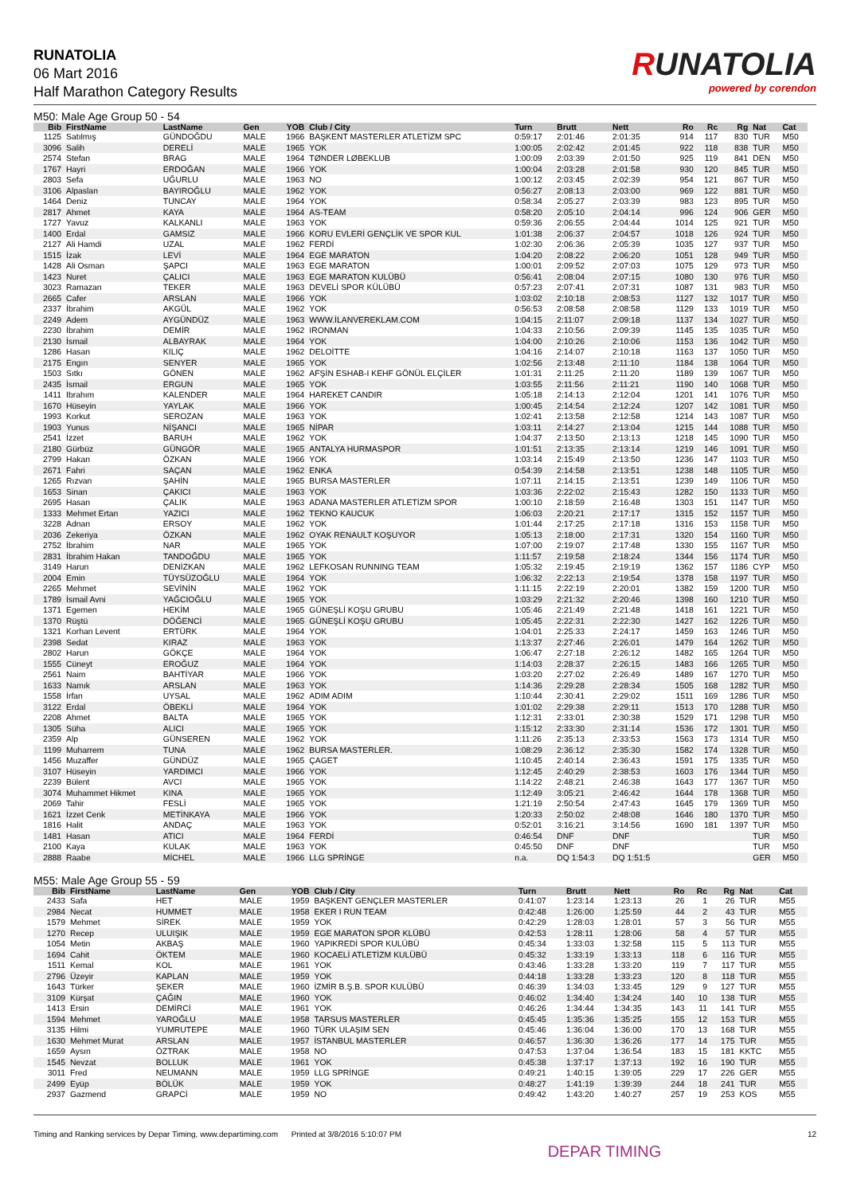RUNATOLIA
06 Mart 2016
Half Marathon Category Results
RUNATOLIA
powered by corendon
M50: Male Age Group 50 - 54
| Bib | FirstName | LastName | Gen | YOB | Club / City | Turn | Brutt | Nett | Ro | Rc | Rg | Nat | Cat |
| --- | --- | --- | --- | --- | --- | --- | --- | --- | --- | --- | --- | --- | --- |
| 1125 | Satılmış | GÜNDOĞDU | MALE | 1966 | BAŞKENT MASTERLER ATLETİZM SPC | 0:59:17 | 2:01:46 | 2:01:35 | 914 | 117 | 830 | TUR | M50 |
| 3096 | Salih | DERELİ | MALE | 1965 | YOK | 1:00:05 | 2:02:42 | 2:01:45 | 922 | 118 | 838 | TUR | M50 |
| 2574 | Stefan | BRAG | MALE | 1964 | TØNDER LØBEKLUB | 1:00:09 | 2:03:39 | 2:01:50 | 925 | 119 | 841 | DEN | M50 |
| 1767 | Hayri | ERDOĞAN | MALE | 1966 | YOK | 1:00:04 | 2:03:28 | 2:01:58 | 930 | 120 | 845 | TUR | M50 |
| 2803 | Sefa | UĞURLU | MALE | 1963 | NO | 1:00:12 | 2:03:45 | 2:02:39 | 954 | 121 | 867 | TUR | M50 |
| 3106 | Alpaslan | BAYIROĞLU | MALE | 1962 | YOK | 0:56:27 | 2:08:13 | 2:03:00 | 969 | 122 | 881 | TUR | M50 |
| 1464 | Deniz | TUNCAY | MALE | 1964 | YOK | 0:58:34 | 2:05:27 | 2:03:39 | 983 | 123 | 895 | TUR | M50 |
| 2817 | Ahmet | KAYA | MALE | 1964 | AS-TEAM | 0:58:20 | 2:05:10 | 2:04:14 | 996 | 124 | 906 | GER | M50 |
| 1727 | Yavuz | KALKANLI | MALE | 1963 | YOK | 0:59:36 | 2:06:55 | 2:04:44 | 1014 | 125 | 921 | TUR | M50 |
| 1400 | Erdal | GAMSIZ | MALE | 1966 | KORU EVLERİ GENÇLİK VE SPOR KUL | 1:01:38 | 2:06:37 | 2:04:57 | 1018 | 126 | 924 | TUR | M50 |
| 2127 | Ali Hamdi | UZAL | MALE | 1962 | FERDİ | 1:02:30 | 2:06:36 | 2:05:39 | 1035 | 127 | 937 | TUR | M50 |
| 1515 | İzak | LEVİ | MALE | 1964 | EGE MARATON | 1:04:20 | 2:08:22 | 2:06:20 | 1051 | 128 | 949 | TUR | M50 |
| 1428 | Ali Osman | ŞAPCI | MALE | 1963 | EGE MARATON | 1:00:01 | 2:09:52 | 2:07:03 | 1075 | 129 | 973 | TUR | M50 |
| 1423 | Nuret | ÇALICI | MALE | 1963 | EGE MARATON KULÜBÜ | 0:56:41 | 2:08:04 | 2:07:15 | 1080 | 130 | 976 | TUR | M50 |
| 3023 | Ramazan | TEKER | MALE | 1963 | DEVELİ SPOR KÜLÜBÜ | 0:57:23 | 2:07:41 | 2:07:31 | 1087 | 131 | 983 | TUR | M50 |
| 2665 | Cafer | ARSLAN | MALE | 1966 | YOK | 1:03:02 | 2:10:18 | 2:08:53 | 1127 | 132 | 1017 | TUR | M50 |
| 2337 | İbrahim | AKGÜL | MALE | 1962 | YOK | 0:56:53 | 2:08:58 | 2:08:58 | 1129 | 133 | 1019 | TUR | M50 |
| 2249 | Adem | AYGÜNDÜZ | MALE | 1963 | WWW.İLANVEREKLAM.COM | 1:04:15 | 2:11:07 | 2:09:18 | 1137 | 134 | 1027 | TUR | M50 |
| 2230 | İbrahim | DEMİR | MALE | 1962 | IRONMAN | 1:04:33 | 2:10:56 | 2:09:39 | 1145 | 135 | 1035 | TUR | M50 |
| 2130 | İsmail | ALBAYRAK | MALE | 1964 | YOK | 1:04:00 | 2:10:26 | 2:10:06 | 1153 | 136 | 1042 | TUR | M50 |
| 1286 | Hasan | KILIÇ | MALE | 1962 | DELOİTTE | 1:04:16 | 2:14:07 | 2:10:18 | 1163 | 137 | 1050 | TUR | M50 |
| 2175 | Engın | SENYER | MALE | 1965 | YOK | 1:02:56 | 2:13:48 | 2:11:10 | 1184 | 138 | 1064 | TUR | M50 |
| 1503 | Sıtkı | GÖNEN | MALE | 1962 | AFŞİN ESHAB-I KEHF GÖNÜL ELÇİLER | 1:01:31 | 2:11:25 | 2:11:20 | 1189 | 139 | 1067 | TUR | M50 |
| 2435 | İsmail | ERGUN | MALE | 1965 | YOK | 1:03:55 | 2:11:56 | 2:11:21 | 1190 | 140 | 1068 | TUR | M50 |
| 1411 | Ibrahım | KALENDER | MALE | 1964 | HAREKET CANDIR | 1:05:18 | 2:14:13 | 2:12:04 | 1201 | 141 | 1076 | TUR | M50 |
| 1670 | Hüseyin | YAYLAK | MALE | 1966 | YOK | 1:00:45 | 2:14:54 | 2:12:24 | 1207 | 142 | 1081 | TUR | M50 |
| 1993 | Korkut | SEROZAN | MALE | 1963 | YOK | 1:02:41 | 2:13:58 | 2:12:58 | 1214 | 143 | 1087 | TUR | M50 |
| 1903 | Yunus | NİŞANCI | MALE | 1965 | NİPAR | 1:03:11 | 2:14:27 | 2:13:04 | 1215 | 144 | 1088 | TUR | M50 |
| 2541 | İzzet | BARUH | MALE | 1962 | YOK | 1:04:37 | 2:13:50 | 2:13:13 | 1218 | 145 | 1090 | TUR | M50 |
| 2180 | Gürbüz | GÜNGÖR | MALE | 1965 | ANTALYA HURMASPOR | 1:01:51 | 2:13:35 | 2:13:14 | 1219 | 146 | 1091 | TUR | M50 |
| 2799 | Hakan | ÖZKAN | MALE | 1966 | YOK | 1:03:14 | 2:15:49 | 2:13:50 | 1236 | 147 | 1103 | TUR | M50 |
| 2671 | Fahri | SAÇAN | MALE | 1962 | ENKA | 0:54:39 | 2:14:58 | 2:13:51 | 1238 | 148 | 1105 | TUR | M50 |
| 1265 | Rızvan | ŞAHİN | MALE | 1965 | BURSA MASTERLER | 1:07:11 | 2:14:15 | 2:13:51 | 1239 | 149 | 1106 | TUR | M50 |
| 1653 | Sinan | ÇAKICI | MALE | 1963 | YOK | 1:03:36 | 2:22:02 | 2:15:43 | 1282 | 150 | 1133 | TUR | M50 |
| 2695 | Hasan | ÇALIK | MALE | 1963 | ADANA MASTERLER ATLETİZM SPOR | 1:00:10 | 2:18:59 | 2:16:48 | 1303 | 151 | 1147 | TUR | M50 |
| 1333 | Mehmet Ertan | YAZICI | MALE | 1962 | TEKNO KAUCUK | 1:06:03 | 2:20:21 | 2:17:17 | 1315 | 152 | 1157 | TUR | M50 |
| 3228 | Adnan | ERSOY | MALE | 1962 | YOK | 1:01:44 | 2:17:25 | 2:17:18 | 1316 | 153 | 1158 | TUR | M50 |
| 2036 | Zekeriya | ÖZKAN | MALE | 1962 | OYAK RENAULT KOŞUYOR | 1:05:13 | 2:18:00 | 2:17:31 | 1320 | 154 | 1160 | TUR | M50 |
| 2752 | İbrahim | NAR | MALE | 1965 | YOK | 1:07:00 | 2:19:07 | 2:17:48 | 1330 | 155 | 1167 | TUR | M50 |
| 2831 | İbrahim Hakan | TANDOĞDU | MALE | 1965 | YOK | 1:11:57 | 2:19:58 | 2:18:24 | 1344 | 156 | 1174 | TUR | M50 |
| 3149 | Harun | DENİZKAN | MALE | 1962 | LEFKOSAN RUNNING TEAM | 1:05:32 | 2:19:45 | 2:19:19 | 1362 | 157 | 1186 | CYP | M50 |
| 2004 | Emin | TÜYSÜZOĞLU | MALE | 1964 | YOK | 1:06:32 | 2:22:13 | 2:19:54 | 1378 | 158 | 1197 | TUR | M50 |
| 2265 | Mehmet | SEVİNİN | MALE | 1962 | YOK | 1:11:15 | 2:22:19 | 2:20:01 | 1382 | 159 | 1200 | TUR | M50 |
| 1789 | İsmail Avni | YAĞCIOĞLU | MALE | 1965 | YOK | 1:03:29 | 2:21:32 | 2:20:46 | 1398 | 160 | 1210 | TUR | M50 |
| 1371 | Egemen | HEKİM | MALE | 1965 | GÜNEŞLİ KOŞU GRUBU | 1:05:46 | 2:21:49 | 2:21:48 | 1418 | 161 | 1221 | TUR | M50 |
| 1370 | Rüştü | DÖĞENCİ | MALE | 1965 | GÜNEŞLİ KOŞU GRUBU | 1:05:45 | 2:22:31 | 2:22:30 | 1427 | 162 | 1226 | TUR | M50 |
| 1321 | Korhan Levent | ERTÜRK | MALE | 1964 | YOK | 1:04:01 | 2:25:33 | 2:24:17 | 1459 | 163 | 1246 | TUR | M50 |
| 2398 | Sedat | KIRAZ | MALE | 1963 | YOK | 1:13:37 | 2:27:46 | 2:26:01 | 1479 | 164 | 1262 | TUR | M50 |
| 2802 | Harun | GÖKÇE | MALE | 1964 | YOK | 1:06:47 | 2:27:18 | 2:26:12 | 1482 | 165 | 1264 | TUR | M50 |
| 1555 | Cüneyt | EROĞUZ | MALE | 1964 | YOK | 1:14:03 | 2:28:37 | 2:26:15 | 1483 | 166 | 1265 | TUR | M50 |
| 2561 | Naim | BAHTİYAR | MALE | 1966 | YOK | 1:03:20 | 2:27:02 | 2:26:49 | 1489 | 167 | 1270 | TUR | M50 |
| 1633 | Namık | ARSLAN | MALE | 1963 | YOK | 1:14:36 | 2:29:28 | 2:28:34 | 1505 | 168 | 1282 | TUR | M50 |
| 1558 | İrfan | UYSAL | MALE | 1962 | ADIM ADIM | 1:10:44 | 2:30:41 | 2:29:02 | 1511 | 169 | 1286 | TUR | M50 |
| 3122 | Erdal | ÖBEKLİ | MALE | 1964 | YOK | 1:01:02 | 2:29:38 | 2:29:11 | 1513 | 170 | 1288 | TUR | M50 |
| 2208 | Ahmet | BALTA | MALE | 1965 | YOK | 1:12:31 | 2:33:01 | 2:30:38 | 1529 | 171 | 1298 | TUR | M50 |
| 1305 | Süha | ALICI | MALE | 1965 | YOK | 1:15:12 | 2:33:30 | 2:31:14 | 1536 | 172 | 1301 | TUR | M50 |
| 2359 | Alp | GÜNSEREN | MALE | 1962 | YOK | 1:11:26 | 2:35:13 | 2:33:53 | 1563 | 173 | 1314 | TUR | M50 |
| 1199 | Muharrem | TUNA | MALE | 1962 | BURSA MASTERLER. | 1:08:29 | 2:36:12 | 2:35:30 | 1582 | 174 | 1328 | TUR | M50 |
| 1456 | Muzaffer | GÜNDÜZ | MALE | 1965 | ÇAGET | 1:10:45 | 2:40:14 | 2:36:43 | 1591 | 175 | 1335 | TUR | M50 |
| 3107 | Hüseyin | YARDIMCI | MALE | 1966 | YOK | 1:12:45 | 2:40:29 | 2:38:53 | 1603 | 176 | 1344 | TUR | M50 |
| 2239 | Bülent | AVCI | MALE | 1965 | YOK | 1:14:22 | 2:48:21 | 2:46:38 | 1643 | 177 | 1367 | TUR | M50 |
| 3074 | Muhammet Hikmet | KINA | MALE | 1965 | YOK | 1:12:49 | 3:05:21 | 2:46:42 | 1644 | 178 | 1368 | TUR | M50 |
| 2069 | Tahir | FESLİ | MALE | 1965 | YOK | 1:21:19 | 2:50:54 | 2:47:43 | 1645 | 179 | 1369 | TUR | M50 |
| 1621 | İzzet Cenk | METİNKAYA | MALE | 1966 | YOK | 1:20:33 | 2:50:02 | 2:48:08 | 1646 | 180 | 1370 | TUR | M50 |
| 1816 | Halit | ANDAÇ | MALE | 1963 | YOK | 0:52:01 | 3:16:21 | 3:14:56 | 1690 | 181 | 1397 | TUR | M50 |
| 1481 | Hasan | ATICI | MALE | 1964 | FERDİ | 0:46:54 | DNF | DNF | | | | TUR | M50 |
| 2100 | Kaya | KULAK | MALE | 1963 | YOK | 0:45:50 | DNF | DNF | | | | TUR | M50 |
| 2888 | Raabe | MİCHEL | MALE | 1966 | LLG SPRİNGE | n.a. | DQ 1:54:3 | DQ 1:51:5 | | | | GER | M50 |
M55: Male Age Group 55 - 59
| Bib | FirstName | LastName | Gen | YOB | Club / City | Turn | Brutt | Nett | Ro | Rc | Rg | Nat | Cat |
| --- | --- | --- | --- | --- | --- | --- | --- | --- | --- | --- | --- | --- | --- |
| 2433 | Safa | HET | MALE | 1959 | BAŞKENT GENÇLER MASTERLER | 0:41:07 | 1:23:14 | 1:23:13 | 26 | 1 | 26 | TUR | M55 |
| 2984 | Necat | HUMMET | MALE | 1958 | EKER I RUN TEAM | 0:42:48 | 1:26:00 | 1:25:59 | 44 | 2 | 43 | TUR | M55 |
| 1579 | Mehmet | SİREK | MALE | 1959 | YOK | 0:42:29 | 1:28:03 | 1:28:01 | 57 | 3 | 56 | TUR | M55 |
| 1270 | Recep | ULUIŞIK | MALE | 1959 | EGE MARATON SPOR KLÜBÜ | 0:42:53 | 1:28:11 | 1:28:06 | 58 | 4 | 57 | TUR | M55 |
| 1054 | Metin | AKBAŞ | MALE | 1960 | YAPIKREDİ SPOR KULÜBÜ | 0:45:34 | 1:33:03 | 1:32:58 | 115 | 5 | 113 | TUR | M55 |
| 1694 | Cahit | ÖKTEM | MALE | 1960 | KOCAELİ ATLETİZM KULÜBÜ | 0:45:32 | 1:33:19 | 1:33:13 | 118 | 6 | 116 | TUR | M55 |
| 1511 | Kemal | KOL | MALE | 1961 | YOK | 0:43:46 | 1:33:28 | 1:33:20 | 119 | 7 | 117 | TUR | M55 |
| 2796 | Üzeyir | KAPLAN | MALE | 1959 | YOK | 0:44:18 | 1:33:28 | 1:33:23 | 120 | 8 | 118 | TUR | M55 |
| 1643 | Türker | ŞEKER | MALE | 1960 | İZMİR B.Ş.B. SPOR KULÜBÜ | 0:46:39 | 1:34:03 | 1:33:45 | 129 | 9 | 127 | TUR | M55 |
| 3109 | Kürşat | ÇAĞIN | MALE | 1960 | YOK | 0:46:02 | 1:34:40 | 1:34:24 | 140 | 10 | 138 | TUR | M55 |
| 1413 | Ersin | DEMİRCİ | MALE | 1961 | YOK | 0:46:26 | 1:34:44 | 1:34:35 | 143 | 11 | 141 | TUR | M55 |
| 1594 | Mehmet | YAROĞLU | MALE | 1958 | TARSUS MASTERLER | 0:45:45 | 1:35:36 | 1:35:25 | 155 | 12 | 153 | TUR | M55 |
| 3135 | Hilmi | YUMRUTEPE | MALE | 1960 | TÜRK ULAŞIM SEN | 0:45:46 | 1:36:04 | 1:36:00 | 170 | 13 | 168 | TUR | M55 |
| 1630 | Mehmet Murat | ARSLAN | MALE | 1957 | İSTANBUL MASTERLER | 0:46:57 | 1:36:30 | 1:36:26 | 177 | 14 | 175 | TUR | M55 |
| 1659 | Aysın | ÖZTRAK | MALE | 1958 | NO | 0:47:53 | 1:37:04 | 1:36:54 | 183 | 15 | 181 | KKTC | M55 |
| 1545 | Nevzat | BOLLUK | MALE | 1961 | YOK | 0:45:38 | 1:37:17 | 1:37:13 | 192 | 16 | 190 | TUR | M55 |
| 3011 | Fred | NEUMANN | MALE | 1959 | LLG SPRİNGE | 0:49:21 | 1:40:15 | 1:39:05 | 229 | 17 | 226 | GER | M55 |
| 2499 | Eyüp | BÖLÜK | MALE | 1959 | YOK | 0:48:27 | 1:41:19 | 1:39:39 | 244 | 18 | 241 | TUR | M55 |
| 2937 | Gazmend | GRAPCİ | MALE | 1959 | NO | 0:49:42 | 1:43:20 | 1:40:27 | 257 | 19 | 253 | KOS | M55 |
Timing and Ranking services by Depar Timing, www.departiming.com Printed at 3/8/2016 5:10:07 PM
DEPAR TIMING
12